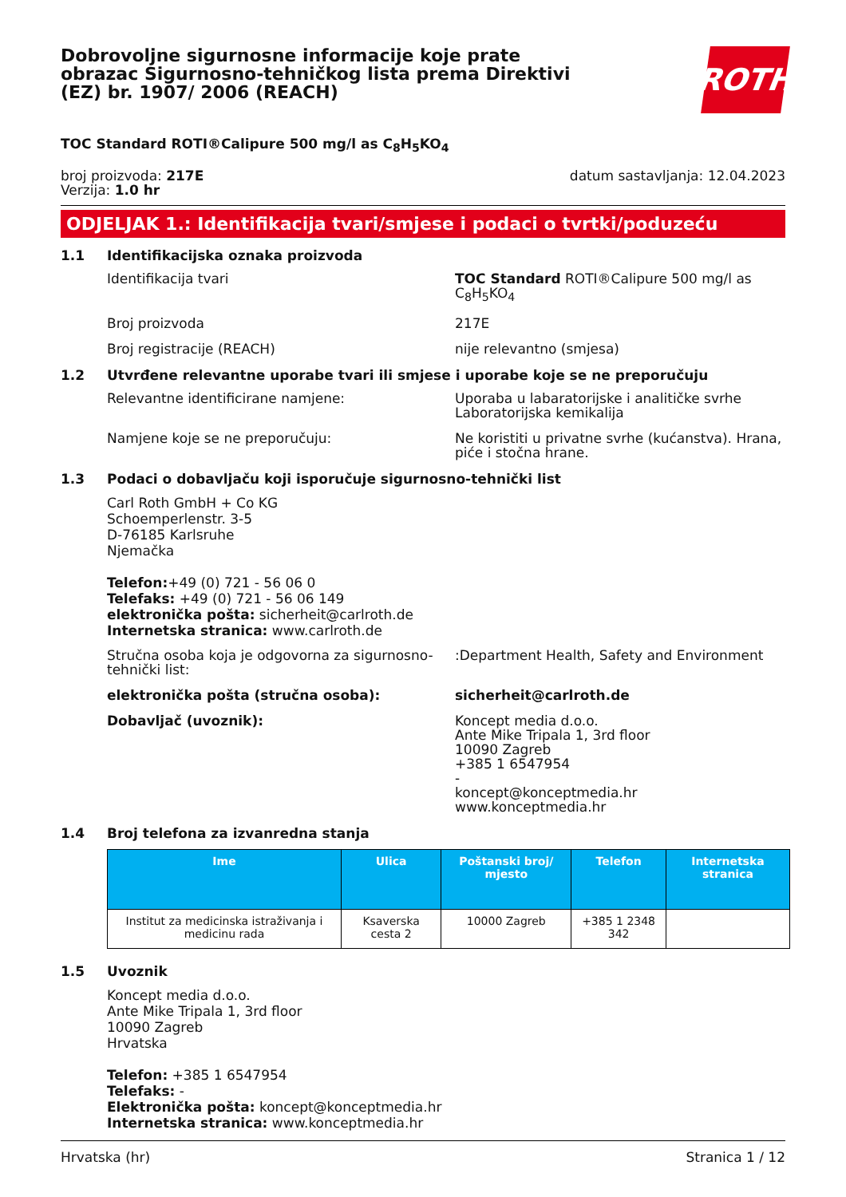Dobrovoljne sigurnosne informacije koje prate obrazac Sigurnosno-tehničkog lista prema Direktivi (EZ) br. 1907/ 2006 (REACH)
ROTH
TOC Standard ROTI®Calipure 500 mg/l as C<sub>8</sub>H<sub>5</sub>KO<sub>4</sub>
broj proizvoda: 217E
Verzija: 1.0 hr
datum sastavljanja: 12.04.2023
ODJELJAK 1.: Identifikacija tvari/smjese i podaci o tvrtki/poduzeću
1.1 Identifikacijska oznaka proizvoda
Identifikacija tvari TOC Standard ROTI®Calipure 500 mg/l as C<sub>8</sub>H<sub>5</sub>KO<sub>4</sub>
Broj proizvoda 217E
Broj registracije (REACH) nije relevantno (smjesa)
1.2 Utvrđene relevantne uporabe tvari ili smjese i uporabe koje se ne preporučuju
Relevantne identificirane namjene: Uporaba u labaratorijske i analitičke svrhe
Laboratorijska kemikalija
Namjene koje se ne preporučuju: Ne koristiti u privatne svrhe (kućanstva). Hrana, piće i stočna hrane.
1.3 Podaci o dobavljaču koji isporučuje sigurnosno-tehnički list
Carl Roth GmbH + Co KG
Schoemperlenstr. 3-5
D-76185 Karlsruhe
Njemačka
Telefon:+49 (0) 721 - 56 06 0
Telefaks: +49 (0) 721 - 56 06 149
elektronička pošta: sicherheit@carlroth.de
Internetska stranica: www.carlroth.de
Stručna osoba koja je odgovorna za sigurnosno-tehnički list:
:Department Health, Safety and Environment
elektronička pošta (stručna osoba): sicherheit@carlroth.de
Dobavljač (uvoznik): Koncept media d.o.o.
Ante Mike Tripala 1, 3rd floor
10090 Zagreb
+385 1 6547954
-
koncept@konceptmedia.hr
www.konceptmedia.hr
1.4 Broj telefona za izvanredna stanja
| Ime | Ulica | Poštanski broj/ mjesto | Telefon | Internetska stranica |
| --- | --- | --- | --- | --- |
| Institut za medicinska istraživanja i medicinu rada | Ksaverska cesta 2 | 10000 Zagreb | +385 1 2348 342 | |
1.5 Uvoznik
Koncept media d.o.o.
Ante Mike Tripala 1, 3rd floor
10090 Zagreb
Hrvatska
Telefon: +385 1 6547954
Telefaks: -
Elektronička pošta: koncept@konceptmedia.hr
Internetska stranica: www.konceptmedia.hr
Hrvatska (hr) Stranica 1 / 12